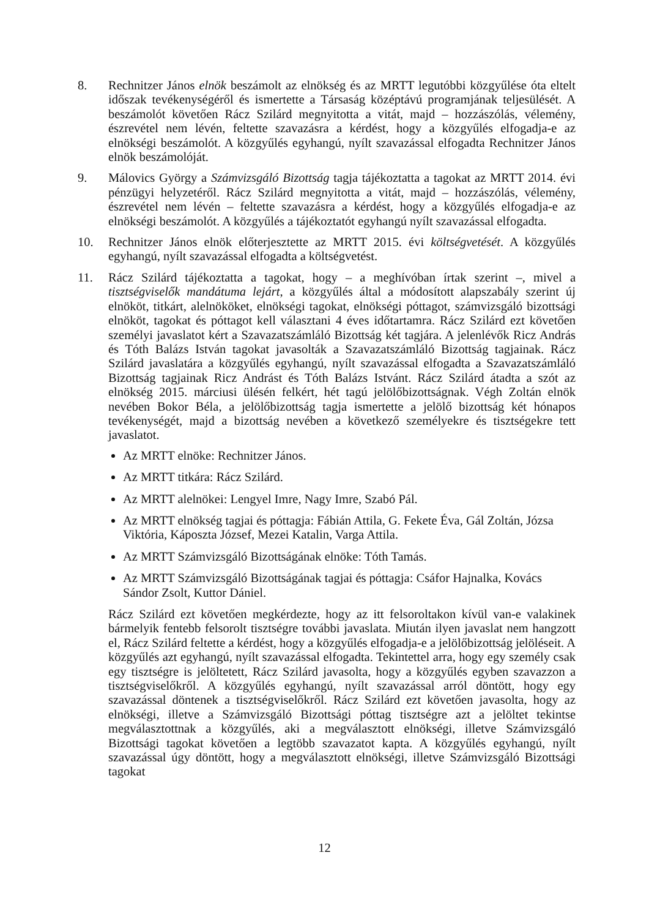8. Rechnitzer János elnök beszámolt az elnökség és az MRTT legutóbbi közgyűlése óta eltelt időszak tevékenységéről és ismertette a Társaság középtávú programjának teljesülését. A beszámolót követően Rácz Szilárd megnyitotta a vitát, majd – hozzászólás, vélemény, észrevétel nem lévén, feltette szavazásra a kérdést, hogy a közgyűlés elfogadja-e az elnökségi beszámolót. A közgyűlés egyhangú, nyílt szavazással elfogadta Rechnitzer János elnök beszámolóját.
9. Málovics György a Számvizsgáló Bizottság tagja tájékoztatta a tagokat az MRTT 2014. évi pénzügyi helyzetéről. Rácz Szilárd megnyitotta a vitát, majd – hozzászólás, vélemény, észrevétel nem lévén – feltette szavazásra a kérdést, hogy a közgyűlés elfogadja-e az elnökségi beszámolót. A közgyűlés a tájékoztatót egyhangú nyílt szavazással elfogadta.
10. Rechnitzer János elnök előterjesztette az MRTT 2015. évi költségvetését. A közgyűlés egyhangú, nyílt szavazással elfogadta a költségvetést.
11. Rácz Szilárd tájékoztatta a tagokat, hogy – a meghívóban írtak szerint –, mivel a tisztségviselők mandátuma lejárt, a közgyűlés által a módosított alapszabály szerint új elnököt, titkárt, alelnököket, elnökségi tagokat, elnökségi póttagot, számvizsgáló bizottsági elnököt, tagokat és póttagot kell választani 4 éves időtartamra. Rácz Szilárd ezt követően személyi javaslatot kért a Szavazatszámláló Bizottság két tagjára. A jelenlévők Ricz András és Tóth Balázs István tagokat javasolták a Szavazatszámláló Bizottság tagjainak. Rácz Szilárd javaslatára a közgyűlés egyhangú, nyílt szavazással elfogadta a Szavazatszámláló Bizottság tagjainak Ricz Andrást és Tóth Balázs Istvánt. Rácz Szilárd átadta a szót az elnökség 2015. márciusi ülésén felkért, hét tagú jelölőbizottságnak. Végh Zoltán elnök nevében Bokor Béla, a jelölőbizottság tagja ismertette a jelölő bizottság két hónapos tevékenységét, majd a bizottság nevében a következő személyekre és tisztségekre tett javaslatot.
Az MRTT elnöke: Rechnitzer János.
Az MRTT titkára: Rácz Szilárd.
Az MRTT alelnökei: Lengyel Imre, Nagy Imre, Szabó Pál.
Az MRTT elnökség tagjai és póttagja: Fábián Attila, G. Fekete Éva, Gál Zoltán, Józsa Viktória, Káposzta József, Mezei Katalin, Varga Attila.
Az MRTT Számvizsgáló Bizottságának elnöke: Tóth Tamás.
Az MRTT Számvizsgáló Bizottságának tagjai és póttagja: Csáfor Hajnalka, Kovács Sándor Zsolt, Kuttor Dániel.
Rácz Szilárd ezt követően megkérdezte, hogy az itt felsoroltakon kívül van-e valakinek bármelyik fentebb felsorolt tisztségre további javaslata. Miután ilyen javaslat nem hangzott el, Rácz Szilárd feltette a kérdést, hogy a közgyűlés elfogadja-e a jelölőbizottság jelöléseit. A közgyűlés azt egyhangú, nyílt szavazással elfogadta. Tekintettel arra, hogy egy személy csak egy tisztségre is jelöltetett, Rácz Szilárd javasolta, hogy a közgyűlés egyben szavazzon a tisztségviselőkről. A közgyűlés egyhangú, nyílt szavazással arról döntött, hogy egy szavazással döntenek a tisztségviselőkről. Rácz Szilárd ezt követően javasolta, hogy az elnökségi, illetve a Számvizsgáló Bizottsági póttag tisztségre azt a jelöltet tekintse megválasztottnak a közgyűlés, aki a megválasztott elnökségi, illetve Számvizsgáló Bizottsági tagokat követően a legtöbb szavazatot kapta. A közgyűlés egyhangú, nyílt szavazással úgy döntött, hogy a megválasztott elnökségi, illetve Számvizsgáló Bizottsági tagokat
12